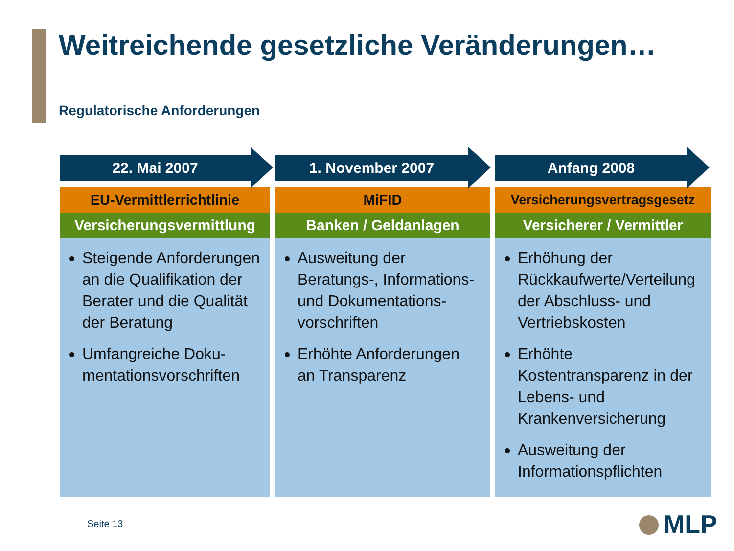Weitreichende gesetzliche Veränderungen…
Regulatorische Anforderungen
22. Mai 2007
EU-Vermittlerrichtlinie
Versicherungsvermittlung
Steigende Anforderungen an die Qualifikation der Berater und die Qualität der Beratung
Umfangreiche Doku-mentationsvorschriften
1. November 2007
MiFID
Banken / Geldanlagen
Ausweitung der Beratungs-, Informations- und Dokumentations-vorschriften
Erhöhte Anforderungen an Transparenz
Anfang 2008
Versicherungsvertragsgesetz
Versicherer / Vermittler
Erhöhung der Rückkaufwerte/Verteilung der Abschluss- und Vertriebskosten
Erhöhte Kostentransparenz in der Lebens- und Krankenversicherung
Ausweitung der Informationspflichten
Seite 13 MLP